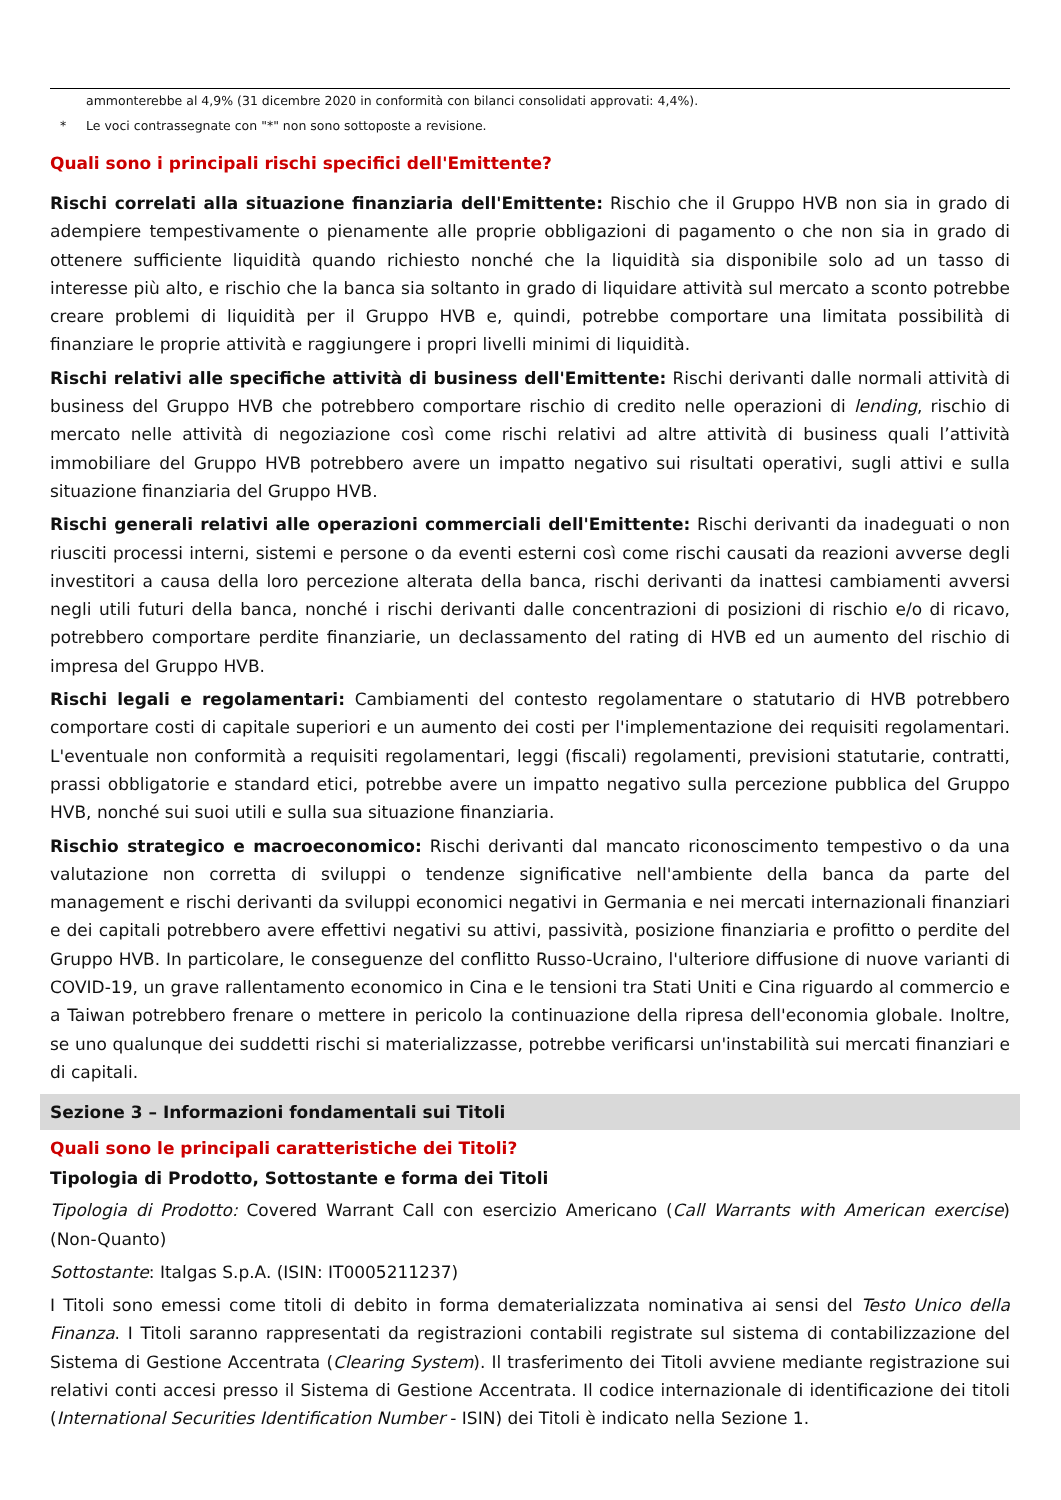ammonterebbe al 4,9% (31 dicembre 2020 in conformità con bilanci consolidati approvati: 4,4%).
* Le voci contrassegnate con "*" non sono sottoposte a revisione.
Quali sono i principali rischi specifici dell'Emittente?
Rischi correlati alla situazione finanziaria dell'Emittente: Rischio che il Gruppo HVB non sia in grado di adempiere tempestivamente o pienamente alle proprie obbligazioni di pagamento o che non sia in grado di ottenere sufficiente liquidità quando richiesto nonché che la liquidità sia disponibile solo ad un tasso di interesse più alto, e rischio che la banca sia soltanto in grado di liquidare attività sul mercato a sconto potrebbe creare problemi di liquidità per il Gruppo HVB e, quindi, potrebbe comportare una limitata possibilità di finanziare le proprie attività e raggiungere i propri livelli minimi di liquidità.
Rischi relativi alle specifiche attività di business dell'Emittente: Rischi derivanti dalle normali attività di business del Gruppo HVB che potrebbero comportare rischio di credito nelle operazioni di lending, rischio di mercato nelle attività di negoziazione così come rischi relativi ad altre attività di business quali l’attività immobiliare del Gruppo HVB potrebbero avere un impatto negativo sui risultati operativi, sugli attivi e sulla situazione finanziaria del Gruppo HVB.
Rischi generali relativi alle operazioni commerciali dell'Emittente: Rischi derivanti da inadeguati o non riusciti processi interni, sistemi e persone o da eventi esterni così come rischi causati da reazioni avverse degli investitori a causa della loro percezione alterata della banca, rischi derivanti da inattesi cambiamenti avversi negli utili futuri della banca, nonché i rischi derivanti dalle concentrazioni di posizioni di rischio e/o di ricavo, potrebbero comportare perdite finanziarie, un declassamento del rating di HVB ed un aumento del rischio di impresa del Gruppo HVB.
Rischi legali e regolamentari: Cambiamenti del contesto regolamentare o statutario di HVB potrebbero comportare costi di capitale superiori e un aumento dei costi per l'implementazione dei requisiti regolamentari. L'eventuale non conformità a requisiti regolamentari, leggi (fiscali) regolamenti, previsioni statutarie, contratti, prassi obbligatorie e standard etici, potrebbe avere un impatto negativo sulla percezione pubblica del Gruppo HVB, nonché sui suoi utili e sulla sua situazione finanziaria.
Rischio strategico e macroeconomico: Rischi derivanti dal mancato riconoscimento tempestivo o da una valutazione non corretta di sviluppi o tendenze significative nell'ambiente della banca da parte del management e rischi derivanti da sviluppi economici negativi in Germania e nei mercati internazionali finanziari e dei capitali potrebbero avere effettivi negativi su attivi, passività, posizione finanziaria e profitto o perdite del Gruppo HVB. In particolare, le conseguenze del conflitto Russo-Ucraino, l'ulteriore diffusione di nuove varianti di COVID-19, un grave rallentamento economico in Cina e le tensioni tra Stati Uniti e Cina riguardo al commercio e a Taiwan potrebbero frenare o mettere in pericolo la continuazione della ripresa dell'economia globale. Inoltre, se uno qualunque dei suddetti rischi si materializzasse, potrebbe verificarsi un'instabilità sui mercati finanziari e di capitali.
Sezione 3 – Informazioni fondamentali sui Titoli
Quali sono le principali caratteristiche dei Titoli?
Tipologia di Prodotto, Sottostante e forma dei Titoli
Tipologia di Prodotto: Covered Warrant Call con esercizio Americano (Call Warrants with American exercise) (Non-Quanto)
Sottostante: Italgas S.p.A. (ISIN: IT0005211237)
I Titoli sono emessi come titoli di debito in forma dematerializzata nominativa ai sensi del Testo Unico della Finanza. I Titoli saranno rappresentati da registrazioni contabili registrate sul sistema di contabilizzazione del Sistema di Gestione Accentrata (Clearing System). Il trasferimento dei Titoli avviene mediante registrazione sui relativi conti accesi presso il Sistema di Gestione Accentrata. Il codice internazionale di identificazione dei titoli (International Securities Identification Number - ISIN) dei Titoli è indicato nella Sezione 1.